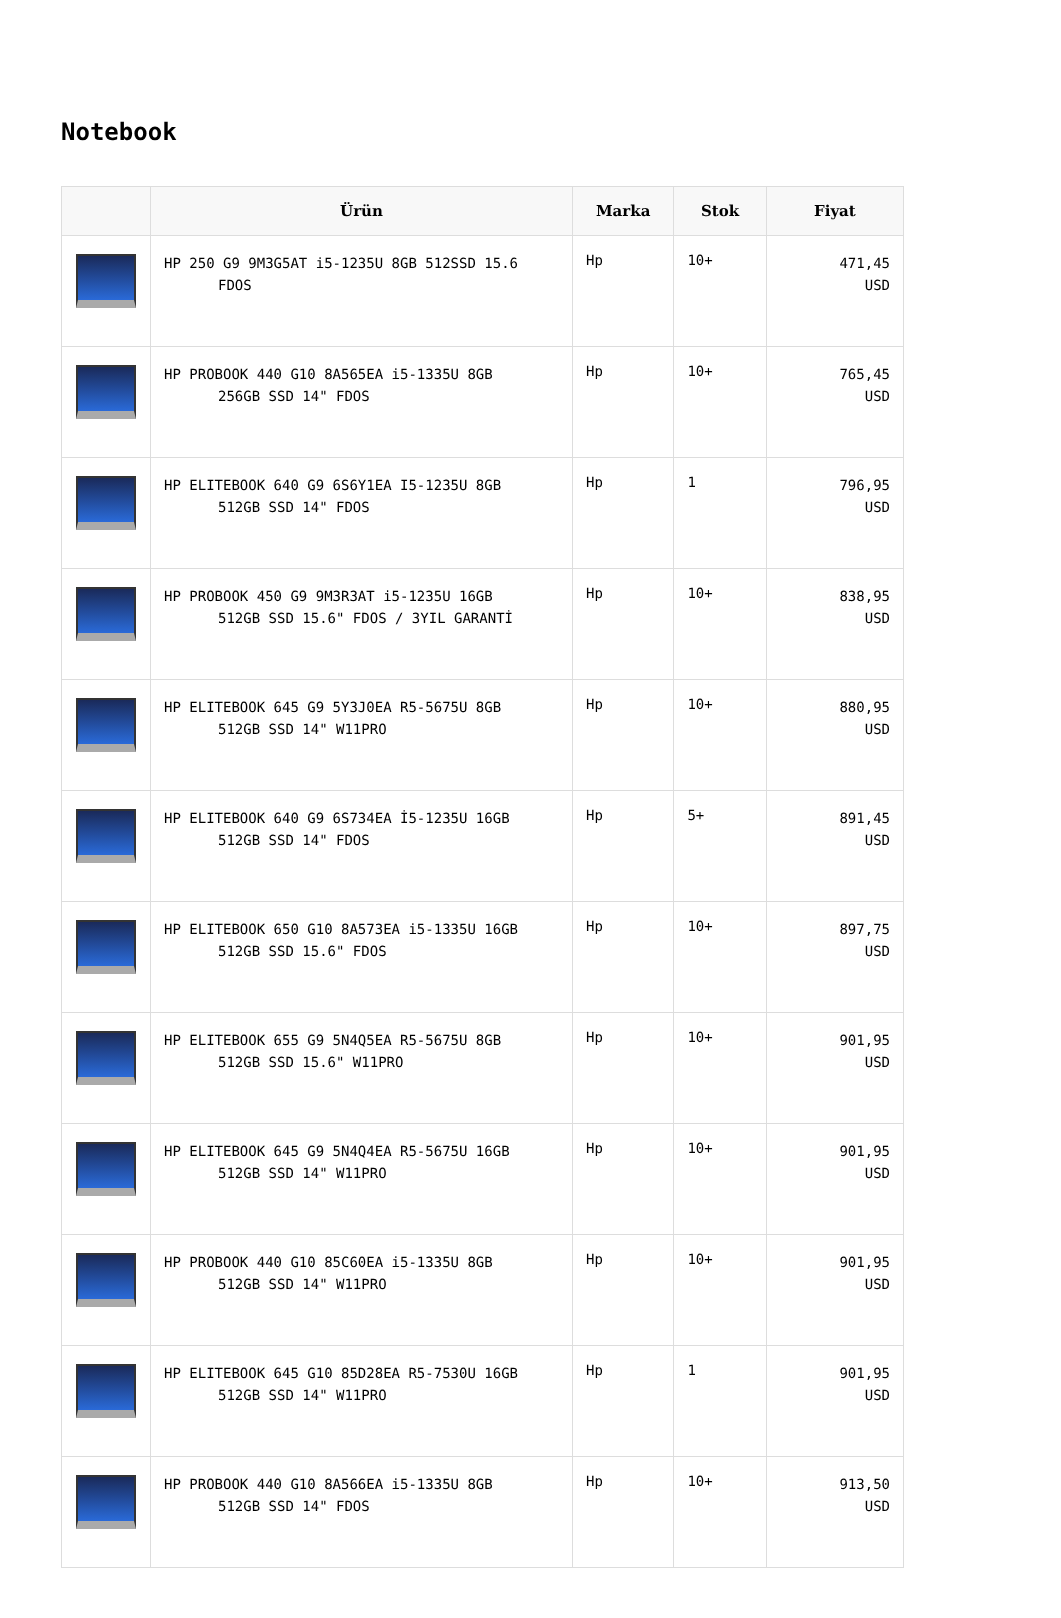Notebook
| | Ürün | Marka | Stok | Fiyat |
| --- | --- | --- | --- | --- |
| | HP 250 G9 9M3G5AT i5-1235U 8GB 512SSD 15.6 FDOS | Hp | 10+ | 471,45 USD |
| | HP PROBOOK 440 G10 8A565EA i5-1335U 8GB 256GB SSD 14" FDOS | Hp | 10+ | 765,45 USD |
| | HP ELITEBOOK 640 G9 6S6Y1EA I5-1235U 8GB 512GB SSD 14" FDOS | Hp | 1 | 796,95 USD |
| | HP PROBOOK 450 G9 9M3R3AT i5-1235U 16GB 512GB SSD 15.6" FDOS / 3YIL GARANTİ | Hp | 10+ | 838,95 USD |
| | HP ELITEBOOK 645 G9 5Y3J0EA R5-5675U 8GB 512GB SSD 14" W11PRO | Hp | 10+ | 880,95 USD |
| | HP ELITEBOOK 640 G9 6S734EA İ5-1235U 16GB 512GB SSD 14" FDOS | Hp | 5+ | 891,45 USD |
| | HP ELITEBOOK 650 G10 8A573EA i5-1335U 16GB 512GB SSD 15.6" FDOS | Hp | 10+ | 897,75 USD |
| | HP ELITEBOOK 655 G9 5N4Q5EA R5-5675U 8GB 512GB SSD 15.6" W11PRO | Hp | 10+ | 901,95 USD |
| | HP ELITEBOOK 645 G9 5N4Q4EA R5-5675U 16GB 512GB SSD 14" W11PRO | Hp | 10+ | 901,95 USD |
| | HP PROBOOK 440 G10 85C60EA i5-1335U 8GB 512GB SSD 14" W11PRO | Hp | 10+ | 901,95 USD |
| | HP ELITEBOOK 645 G10 85D28EA R5-7530U 16GB 512GB SSD 14" W11PRO | Hp | 1 | 901,95 USD |
| | HP PROBOOK 440 G10 8A566EA i5-1335U 8GB 512GB SSD 14" FDOS | Hp | 10+ | 913,50 USD |